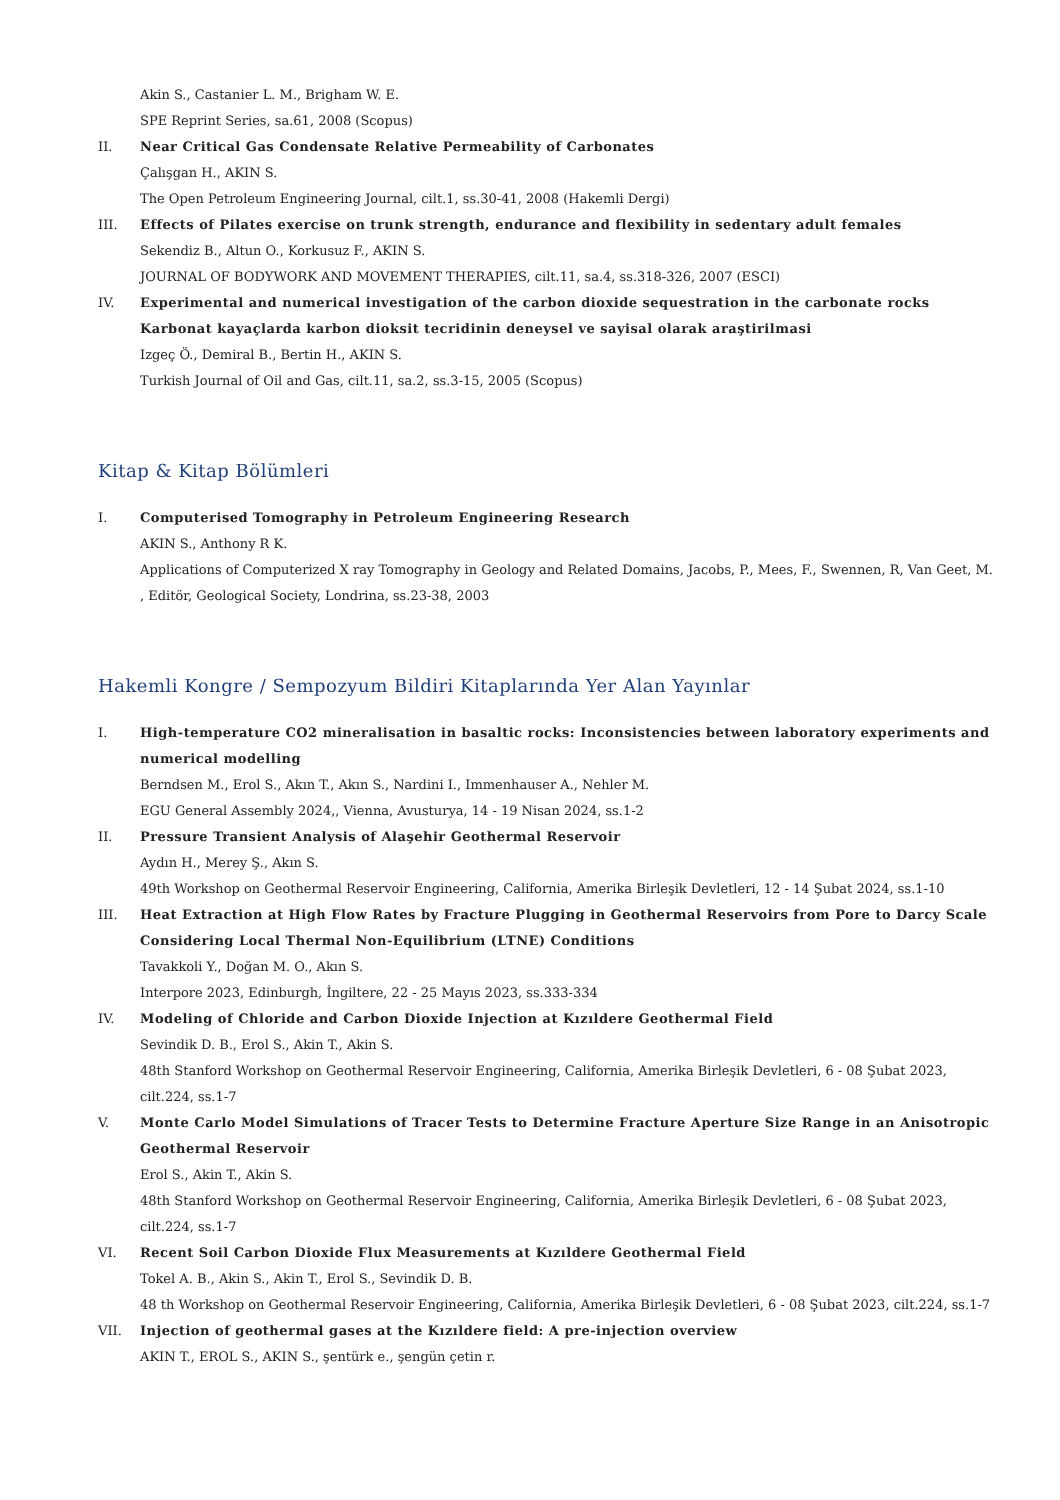Akin S., Castanier L. M., Brigham W. E.
SPE Reprint Series, sa.61, 2008 (Scopus)
II. Near Critical Gas Condensate Relative Permeability of Carbonates
Çalışgan H., AKIN S.
The Open Petroleum Engineering Journal, cilt.1, ss.30-41, 2008 (Hakemli Dergi)
III. Effects of Pilates exercise on trunk strength, endurance and flexibility in sedentary adult females
Sekendiz B., Altun O., Korkusuz F., AKIN S.
JOURNAL OF BODYWORK AND MOVEMENT THERAPIES, cilt.11, sa.4, ss.318-326, 2007 (ESCI)
IV. Experimental and numerical investigation of the carbon dioxide sequestration in the carbonate rocks Karbonat kayaçlarda karbon dioksit tecridinin deneysel ve sayisal olarak araştirilmasi
Izgeç Ö., Demiral B., Bertin H., AKIN S.
Turkish Journal of Oil and Gas, cilt.11, sa.2, ss.3-15, 2005 (Scopus)
Kitap & Kitap Bölümleri
I. Computerised Tomography in Petroleum Engineering Research
AKIN S., Anthony R K.
Applications of Computerized X ray Tomography in Geology and Related Domains, Jacobs, P., Mees, F., Swennen, R, Van Geet, M. , Editör, Geological Society, Londrina, ss.23-38, 2003
Hakemli Kongre / Sempozyum Bildiri Kitaplarında Yer Alan Yayınlar
I. High-temperature CO2 mineralisation in basaltic rocks: Inconsistencies between laboratory experiments and numerical modelling
Berndsen M., Erol S., Akın T., Akın S., Nardini I., Immenhauser A., Nehler M.
EGU General Assembly 2024,, Vienna, Avusturya, 14 - 19 Nisan 2024, ss.1-2
II. Pressure Transient Analysis of Alaşehir Geothermal Reservoir
Aydın H., Merey Ş., Akın S.
49th Workshop on Geothermal Reservoir Engineering, California, Amerika Birleşik Devletleri, 12 - 14 Şubat 2024, ss.1-10
III. Heat Extraction at High Flow Rates by Fracture Plugging in Geothermal Reservoirs from Pore to Darcy Scale Considering Local Thermal Non-Equilibrium (LTNE) Conditions
Tavakkoli Y., Doğan M. O., Akın S.
Interpore 2023, Edinburgh, İngiltere, 22 - 25 Mayıs 2023, ss.333-334
IV. Modeling of Chloride and Carbon Dioxide Injection at Kızıldere Geothermal Field
Sevindik D. B., Erol S., Akin T., Akin S.
48th Stanford Workshop on Geothermal Reservoir Engineering, California, Amerika Birleşik Devletleri, 6 - 08 Şubat 2023, cilt.224, ss.1-7
V. Monte Carlo Model Simulations of Tracer Tests to Determine Fracture Aperture Size Range in an Anisotropic Geothermal Reservoir
Erol S., Akin T., Akin S.
48th Stanford Workshop on Geothermal Reservoir Engineering, California, Amerika Birleşik Devletleri, 6 - 08 Şubat 2023, cilt.224, ss.1-7
VI. Recent Soil Carbon Dioxide Flux Measurements at Kızıldere Geothermal Field
Tokel A. B., Akin S., Akin T., Erol S., Sevindik D. B.
48 th Workshop on Geothermal Reservoir Engineering, California, Amerika Birleşik Devletleri, 6 - 08 Şubat 2023, cilt.224, ss.1-7
VII. Injection of geothermal gases at the Kızıldere field: A pre-injection overview
AKIN T., EROL S., AKIN S., şentürk e., şengün çetin r.